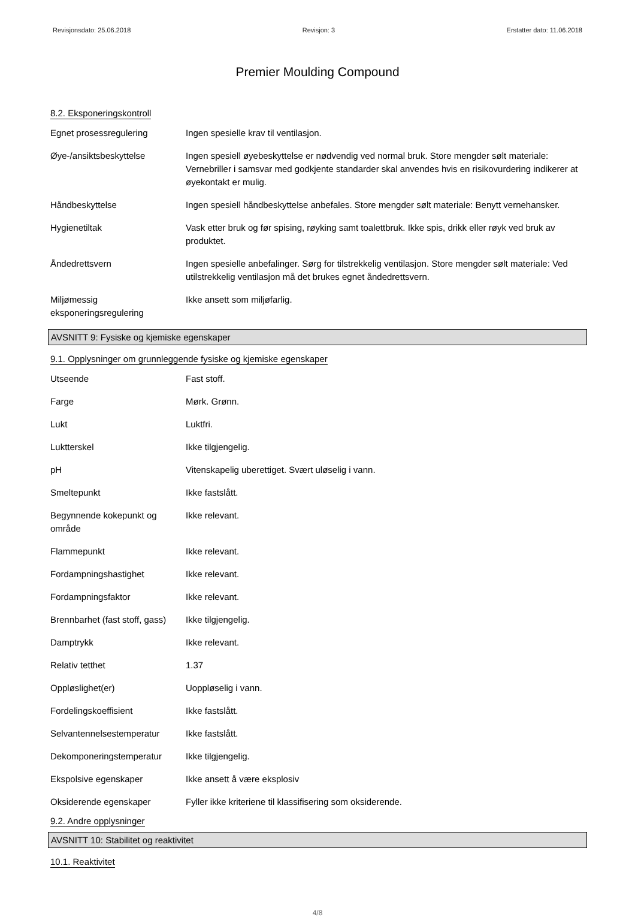Revisjonsdato: 25.06.2018 Revisjon: 3 Erstatter dato: 11.06.2018
Premier Moulding Compound
8.2. Eksponeringskontroll
| Egnet prosessregulering | Ingen spesielle krav til ventilasjon. |
| Øye-/ansiktsbeskyttelse | Ingen spesiell øyebeskyttelse er nødvendig ved normal bruk. Store mengder sølt materiale: Vernebriller i samsvar med godkjente standarder skal anvendes hvis en risikovurdering indikerer at øyekontakt er mulig. |
| Håndbeskyttelse | Ingen spesiell håndbeskyttelse anbefales. Store mengder sølt materiale: Benytt vernehansker. |
| Hygienetiltak | Vask etter bruk og før spising, røyking samt toalettbruk. Ikke spis, drikk eller røyk ved bruk av produktet. |
| Åndedrettsvern | Ingen spesielle anbefalinger. Sørg for tilstrekkelig ventilasjon. Store mengder sølt materiale: Ved utilstrekkelig ventilasjon må det brukes egnet åndedrettsvern. |
| Miljømessig eksponeringsregulering | Ikke ansett som miljøfarlig. |
AVSNITT 9: Fysiske og kjemiske egenskaper
9.1. Opplysninger om grunnleggende fysiske og kjemiske egenskaper
| Utseende | Fast stoff. |
| Farge | Mørk. Grønn. |
| Lukt | Luktfri. |
| Luktterskel | Ikke tilgjengelig. |
| pH | Vitenskapelig uberettiget. Svært uløselig i vann. |
| Smeltepunkt | Ikke fastslått. |
| Begynnende kokepunkt og område | Ikke relevant. |
| Flammepunkt | Ikke relevant. |
| Fordampningshastighet | Ikke relevant. |
| Fordampningsfaktor | Ikke relevant. |
| Brennbarhet (fast stoff, gass) | Ikke tilgjengelig. |
| Damptrykk | Ikke relevant. |
| Relativ tetthet | 1.37 |
| Oppløslighet(er) | Uoppløselig i vann. |
| Fordelingskoeffisient | Ikke fastslått. |
| Selvantennelsestemperatur | Ikke fastslått. |
| Dekomponeringstemperatur | Ikke tilgjengelig. |
| Ekspolsive egenskaper | Ikke ansett å være eksplosiv |
| Oksiderende egenskaper | Fyller ikke kriteriene til klassifisering som oksiderende. |
9.2. Andre opplysninger
AVSNITT 10: Stabilitet og reaktivitet
10.1. Reaktivitet
4/8